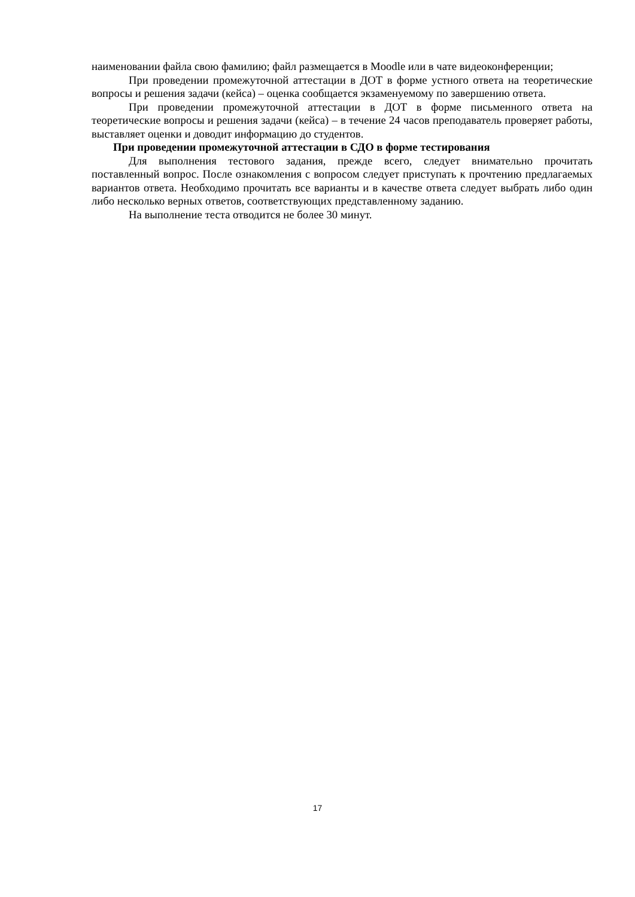наименовании файла свою фамилию; файл размещается в Moodle или в чате видеоконференции;
При проведении промежуточной аттестации в ДОТ в форме устного ответа на теоретические вопросы и решения задачи (кейса) – оценка сообщается экзаменуемому по завершению ответа.
При проведении промежуточной аттестации в ДОТ в форме письменного ответа на теоретические вопросы и решения задачи (кейса) – в течение 24 часов преподаватель проверяет работы, выставляет оценки и доводит информацию до студентов.
При проведении промежуточной аттестации в СДО в форме тестирования
Для выполнения тестового задания, прежде всего, следует внимательно прочитать поставленный вопрос. После ознакомления с вопросом следует приступать к прочтению предлагаемых вариантов ответа. Необходимо прочитать все варианты и в качестве ответа следует выбрать либо один либо несколько верных ответов, соответствующих представленному заданию.
На выполнение теста отводится не более 30 минут.
17